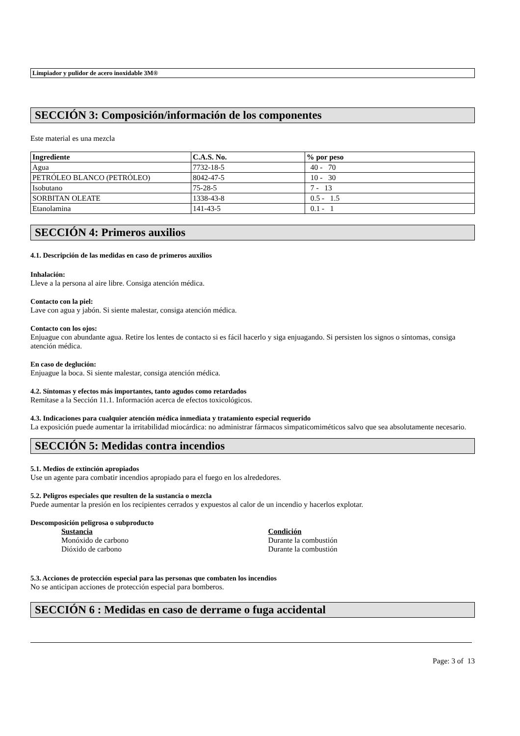Limpiador y pulidor de acero inoxidable 3M®
SECCIÓN 3: Composición/información de los componentes
Este material es una mezcla
| Ingrediente | C.A.S. No. | % por peso |
| --- | --- | --- |
| Agua | 7732-18-5 | 40 - 70 |
| PETRÓLEO BLANCO (PETRÓLEO) | 8042-47-5 | 10 - 30 |
| Isobutano | 75-28-5 | 7 - 13 |
| SORBITAN OLEATE | 1338-43-8 | 0.5 - 1.5 |
| Etanolamina | 141-43-5 | 0.1 - 1 |
SECCIÓN 4: Primeros auxilios
4.1. Descripción de las medidas en caso de primeros auxilios
Inhalación:
Lleve a la persona al aire libre. Consiga atención médica.
Contacto con la piel:
Lave con agua y jabón. Si siente malestar, consiga atención médica.
Contacto con los ojos:
Enjuague con abundante agua. Retire los lentes de contacto si es fácil hacerlo y siga enjuagando. Si persisten los signos o síntomas, consiga atención médica.
En caso de deglución:
Enjuague la boca. Si siente malestar, consiga atención médica.
4.2. Síntomas y efectos más importantes, tanto agudos como retardados
Remítase a la Sección 11.1. Información acerca de efectos toxicológicos.
4.3. Indicaciones para cualquier atención médica inmediata y tratamiento especial requerido
La exposición puede aumentar la irritabilidad miocárdica: no administrar fármacos simpaticomiméticos salvo que sea absolutamente necesario.
SECCIÓN 5: Medidas contra incendios
5.1. Medios de extinción apropiados
Use un agente para combatir incendios apropiado para el fuego en los alrededores.
5.2. Peligros especiales que resulten de la sustancia o mezcla
Puede aumentar la presión en los recipientes cerrados y expuestos al calor de un incendio y hacerlos explotar.
Descomposición peligrosa o subproducto
Sustancia Condición
Monóxido de carbono Durante la combustión
Dióxido de carbono Durante la combustión
5.3. Acciones de protección especial para las personas que combaten los incendios
No se anticipan acciones de protección especial para bomberos.
SECCIÓN 6 : Medidas en caso de derrame o fuga accidental
Page: 3 of 13